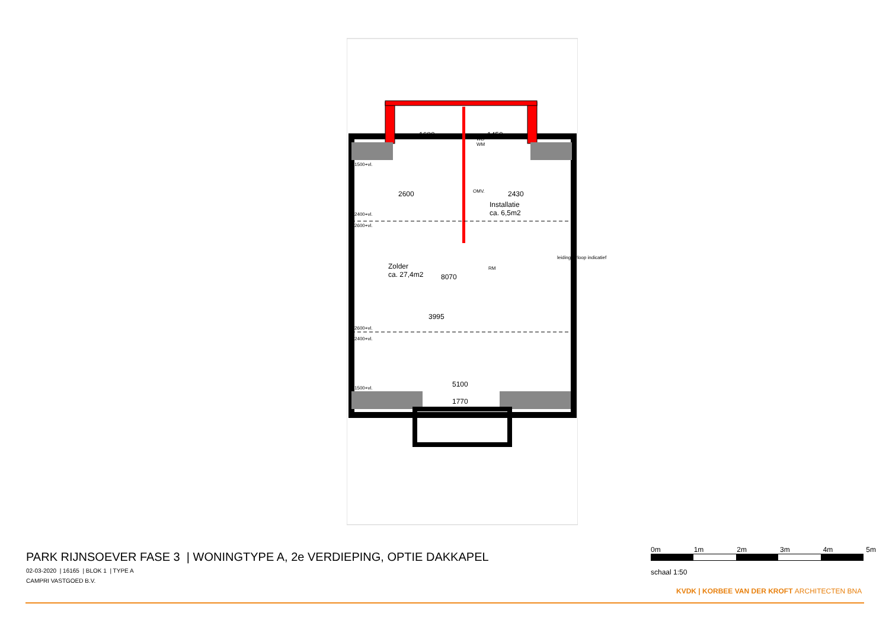1620 1450
1500+vl.
2600 2430
Installatie
ca. 6,5m2
OMV.
WD
WM
2400+vl.
2600+vl.
Zolder
ca. 27,4m2
8070
RM
leidingverloop indicatief
3995
2600+vl.
2400+vl.
1500+vl. 5100
1770
PARK RIJNSOEVER FASE 3 | WONINGTYPE A, 2e VERDIEPING, OPTIE DAKKAPEL
02-03-2020 | 16165 | BLOK 1 | TYPE A
CAMPRI VASTGOED B.V.
0m 1m 2m 3m 4m 5m
schaal 1:50
KVDK | KORBEE VAN DER KROFT ARCHITECTEN BNA